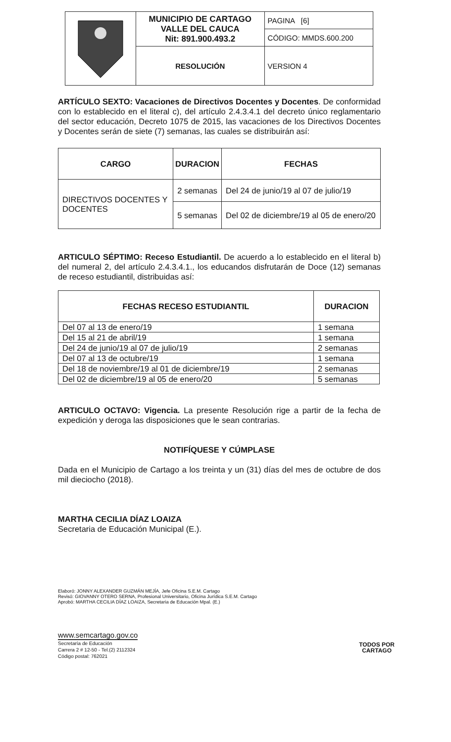| | MUNICIPIO DE CARTAGO VALLE DEL CAUCA Nit: 891.900.493.2 | PAGINA [6] |
| | | CÓDIGO: MMDS.600.200 |
| | RESOLUCIÓN | VERSION 4 |
ARTÍCULO SEXTO: Vacaciones de Directivos Docentes y Docentes. De conformidad con lo establecido en el literal c), del artículo 2.4.3.4.1 del decreto único reglamentario del sector educación, Decreto 1075 de 2015, las vacaciones de los Directivos Docentes y Docentes serán de siete (7) semanas, las cuales se distribuirán así:
| CARGO | DURACION | FECHAS |
| --- | --- | --- |
| DIRECTIVOS DOCENTES Y DOCENTES | 2 semanas | Del 24 de junio/19 al 07 de julio/19 |
| | 5 semanas | Del 02 de diciembre/19 al 05 de enero/20 |
ARTICULO SÉPTIMO: Receso Estudiantil. De acuerdo a lo establecido en el literal b) del numeral 2, del artículo 2.4.3.4.1., los educandos disfrutarán de Doce (12) semanas de receso estudiantil, distribuidas así:
| FECHAS RECESO ESTUDIANTIL | DURACION |
| --- | --- |
| Del 07 al 13 de enero/19 | 1 semana |
| Del 15 al 21 de abril/19 | 1 semana |
| Del 24 de junio/19 al 07 de julio/19 | 2 semanas |
| Del 07 al 13 de octubre/19 | 1 semana |
| Del 18 de noviembre/19 al 01 de diciembre/19 | 2 semanas |
| Del 02 de diciembre/19 al 05 de enero/20 | 5 semanas |
ARTICULO OCTAVO: Vigencia. La presente Resolución rige a partir de la fecha de expedición y deroga las disposiciones que le sean contrarias.
NOTIFÍQUESE Y CÚMPLASE
Dada en el Municipio de Cartago a los treinta y un (31) días del mes de octubre de dos mil dieciocho (2018).
MARTHA CECILIA DÍAZ LOAIZA
Secretaria de Educación Municipal (E.).
Elaboró: JONNY ALEXANDER GUZMÁN MEJÍA, Jefe Oficina S.E.M. Cartago
Revisó: GIOVANNY OTERO SERNA, Profesional Universitario, Oficina Jurídica S.E.M. Cartago
Aprobó: MARTHA CECILIA DÍAZ LOAIZA, Secretaria de Educación Mpal. (E.)
www.semcartago.gov.co
Secretaría de Educación
Carrera 2 # 12-50 - Tel.(2) 2112324
Código postal: 762021
TODOS POR
CARTAGO